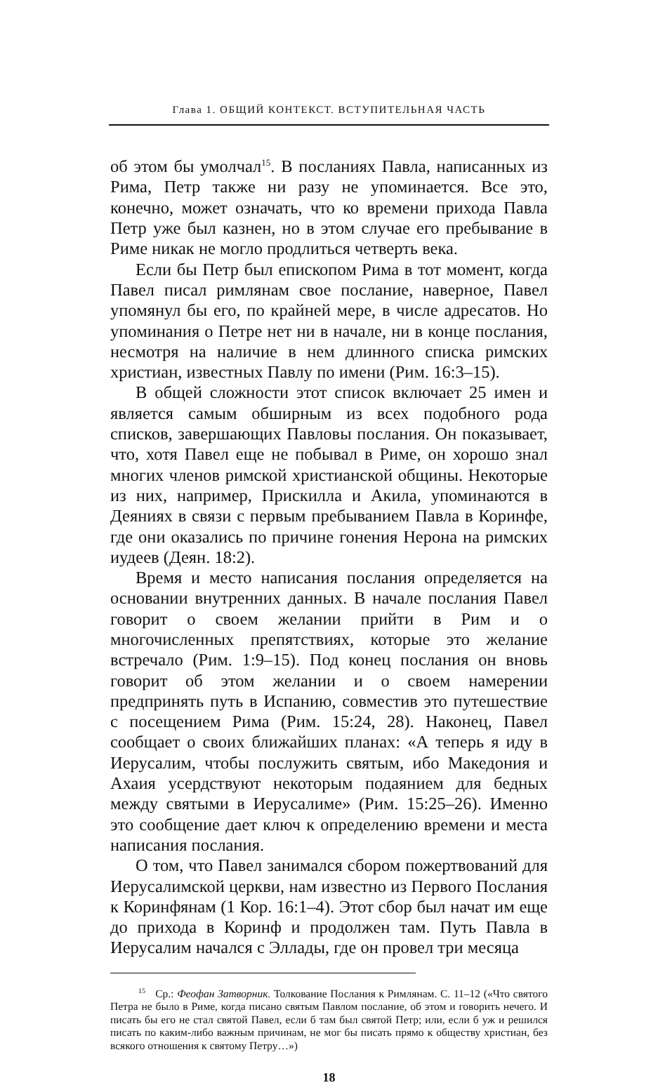Глава 1. ОБЩИЙ КОНТЕКСТ. ВСТУПИТЕЛЬНАЯ ЧАСТЬ
об этом бы умолчал<sup>15</sup>. В посланиях Павла, написанных из Рима, Петр также ни разу не упоминается. Все это, конечно, может означать, что ко времени прихода Павла Петр уже был казнен, но в этом случае его пребывание в Риме никак не могло продлиться четверть века.
Если бы Петр был епископом Рима в тот момент, когда Павел писал римлянам свое послание, наверное, Павел упомянул бы его, по крайней мере, в числе адресатов. Но упоминания о Петре нет ни в начале, ни в конце послания, несмотря на наличие в нем длинного списка римских христиан, известных Павлу по имени (Рим. 16:3–15).
В общей сложности этот список включает 25 имен и является самым обширным из всех подобного рода списков, завершающих Павловы послания. Он показывает, что, хотя Павел еще не побывал в Риме, он хорошо знал многих членов римской христианской общины. Некоторые из них, например, Прискилла и Акила, упоминаются в Деяниях в связи с первым пребыванием Павла в Коринфе, где они оказались по причине гонения Нерона на римских иудеев (Деян. 18:2).
Время и место написания послания определяется на основании внутренних данных. В начале послания Павел говорит о своем желании прийти в Рим и о многочисленных препятствиях, которые это желание встречало (Рим. 1:9–15). Под конец послания он вновь говорит об этом желании и о своем намерении предпринять путь в Испанию, совместив это путешествие с посещением Рима (Рим. 15:24, 28). Наконец, Павел сообщает о своих ближайших планах: «А теперь я иду в Иерусалим, чтобы послужить святым, ибо Македония и Ахаия усердствуют некоторым подаянием для бедных между святыми в Иерусалиме» (Рим. 15:25–26). Именно это сообщение дает ключ к определению времени и места написания послания.
О том, что Павел занимался сбором пожертвований для Иерусалимской церкви, нам известно из Первого Послания к Коринфянам (1 Кор. 16:1–4). Этот сбор был начат им еще до прихода в Коринф и продолжен там. Путь Павла в Иерусалим начался с Эллады, где он провел три месяца
<sup>15</sup> Ср.: Феофан Затворник. Толкование Послания к Римлянам. С. 11–12 («Что святого Петра не было в Риме, когда писано святым Павлом послание, об этом и говорить нечего. И писать бы его не стал святой Павел, если б там был святой Петр; или, если б уж и решился писать по каким-либо важным причинам, не мог бы писать прямо к обществу христиан, без всякого отношения к святому Петру…»)
18